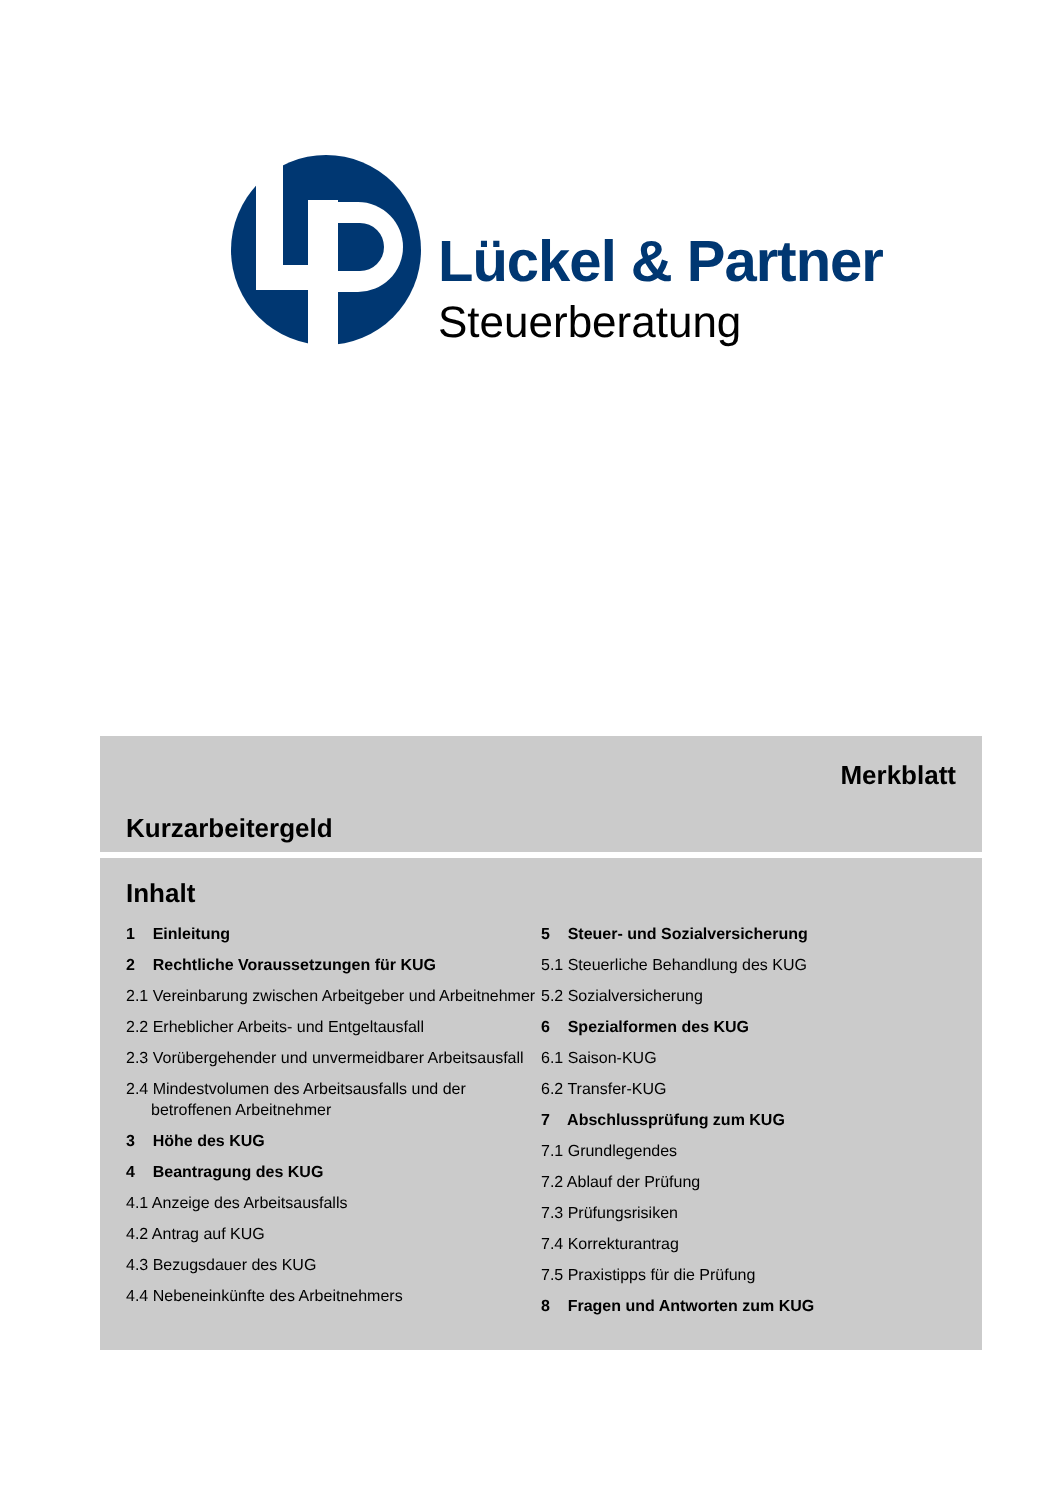Lückel & Partner
Steuerberatung
Merkblatt
Kurzarbeitergeld
Inhalt
1 Einleitung
2 Rechtliche Voraussetzungen für KUG
2.1 Vereinbarung zwischen Arbeitgeber und Arbeitnehmer
2.2 Erheblicher Arbeits- und Entgeltausfall
2.3 Vorübergehender und unvermeidbarer Arbeitsausfall
2.4 Mindestvolumen des Arbeitsausfalls und der betroffenen Arbeitnehmer
3 Höhe des KUG
4 Beantragung des KUG
4.1 Anzeige des Arbeitsausfalls
4.2 Antrag auf KUG
4.3 Bezugsdauer des KUG
4.4 Nebeneinkünfte des Arbeitnehmers
5 Steuer- und Sozialversicherung
5.1 Steuerliche Behandlung des KUG
5.2 Sozialversicherung
6 Spezialformen des KUG
6.1 Saison-KUG
6.2 Transfer-KUG
7 Abschlussprüfung zum KUG
7.1 Grundlegendes
7.2 Ablauf der Prüfung
7.3 Prüfungsrisiken
7.4 Korrekturantrag
7.5 Praxistipps für die Prüfung
8 Fragen und Antworten zum KUG